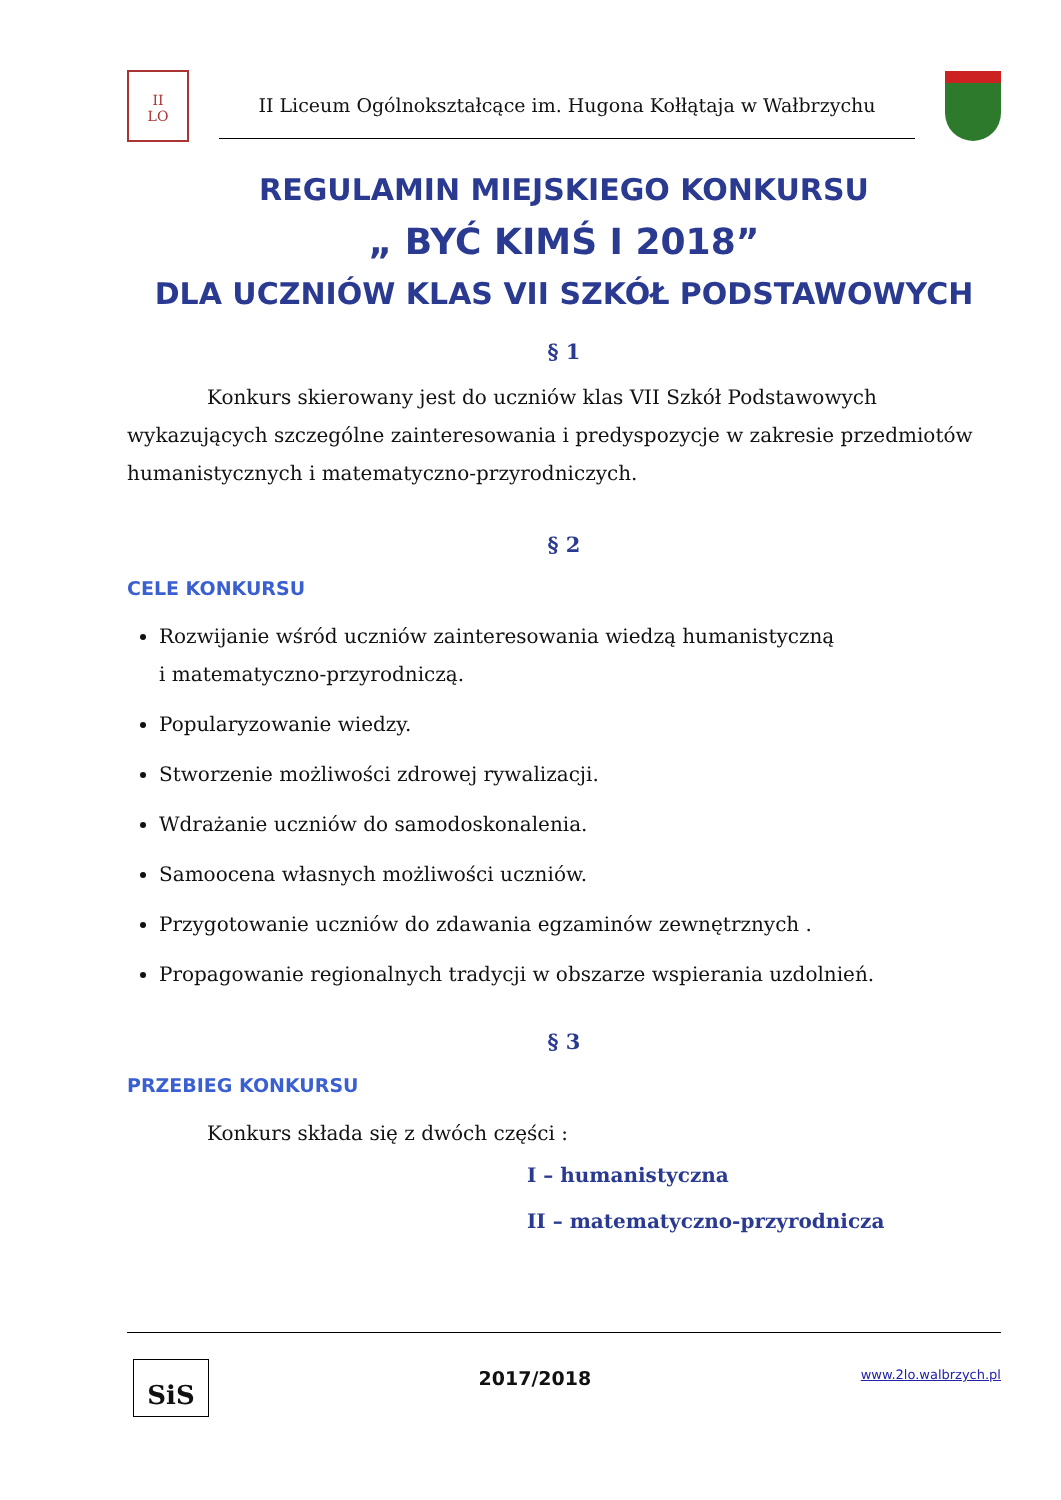II
LO
II Liceum Ogólnokształcące im. Hugona Kołłątaja w Wałbrzychu
REGULAMIN MIEJSKIEGO KONKURSU
„ BYĆ KIMŚ I 2018”
DLA UCZNIÓW KLAS VII SZKÓŁ PODSTAWOWYCH
§ 1
Konkurs skierowany jest do uczniów klas VII Szkół Podstawowych wykazujących szczególne zainteresowania i predyspozycje w zakresie przedmiotów humanistycznych i matematyczno-przyrodniczych.
§ 2
CELE KONKURSU
Rozwijanie wśród uczniów zainteresowania wiedzą humanistyczną
i matematyczno-przyrodniczą.
Popularyzowanie wiedzy.
Stworzenie możliwości zdrowej rywalizacji.
Wdrażanie uczniów do samodoskonalenia.
Samoocena własnych możliwości uczniów.
Przygotowanie uczniów do zdawania egzaminów zewnętrznych .
Propagowanie regionalnych tradycji w obszarze wspierania uzdolnień.
§ 3
PRZEBIEG KONKURSU
Konkurs składa się z dwóch części :
I – humanistyczna
II – matematyczno-przyrodnicza
SiS
2017/2018
www.2lo.walbrzych.pl